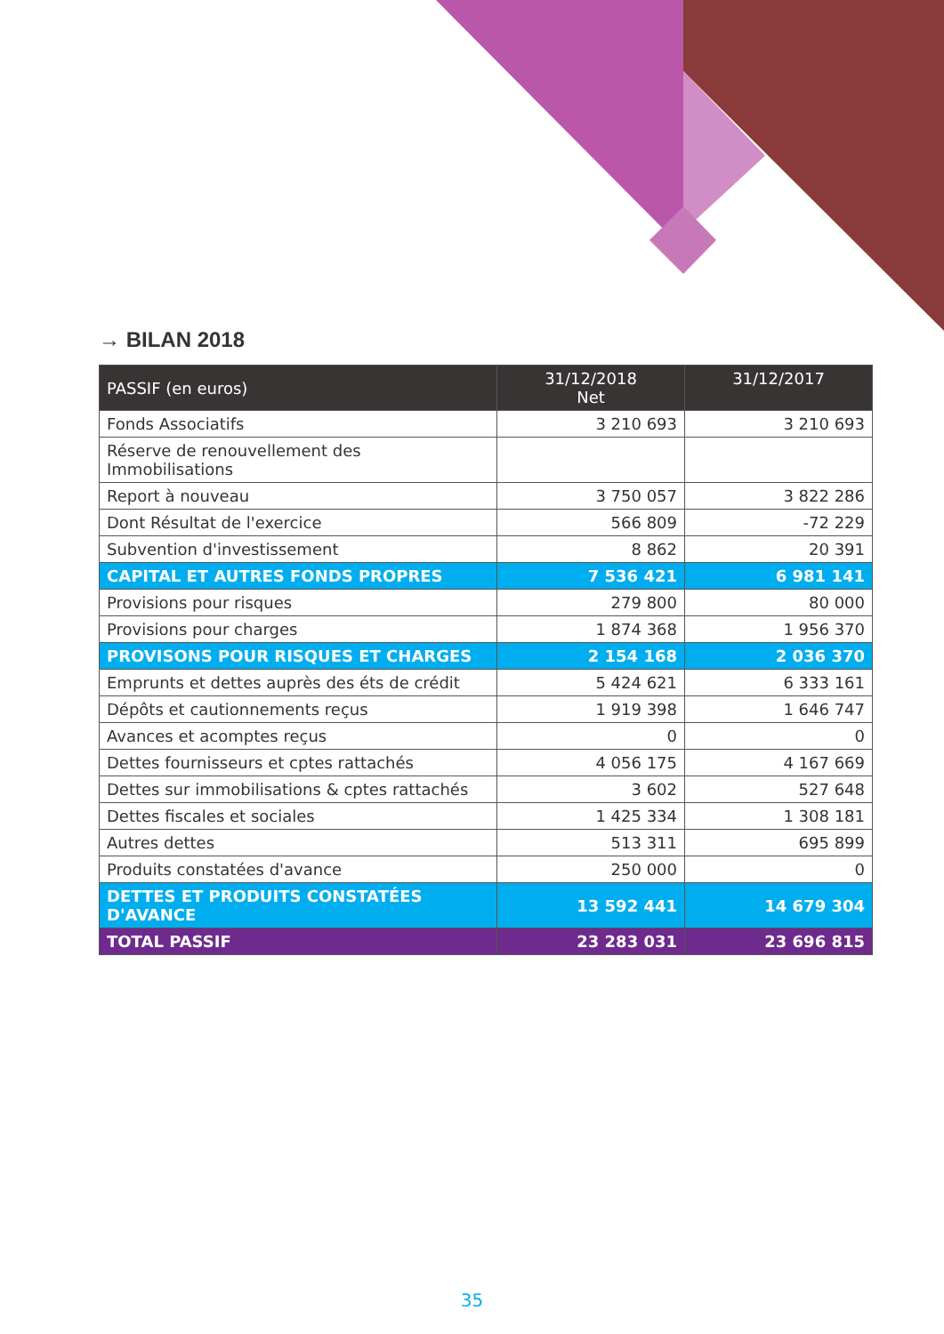→ BILAN 2018
| PASSIF (en euros) | 31/12/2018 Net | 31/12/2017 |
| --- | --- | --- |
| Fonds Associatifs | 3 210 693 | 3 210 693 |
| Réserve de renouvellement des Immobilisations | | |
| Report à nouveau | 3 750 057 | 3 822 286 |
| Dont Résultat de l'exercice | 566 809 | -72 229 |
| Subvention d'investissement | 8 862 | 20 391 |
| CAPITAL ET AUTRES FONDS PROPRES | 7 536 421 | 6 981 141 |
| Provisions pour risques | 279 800 | 80 000 |
| Provisions pour charges | 1 874 368 | 1 956 370 |
| PROVISONS POUR RISQUES ET CHARGES | 2 154 168 | 2 036 370 |
| Emprunts et dettes auprès des éts de crédit | 5 424 621 | 6 333 161 |
| Dépôts et cautionnements reçus | 1 919 398 | 1 646 747 |
| Avances et acomptes reçus | 0 | 0 |
| Dettes fournisseurs et cptes rattachés | 4 056 175 | 4 167 669 |
| Dettes sur immobilisations & cptes rattachés | 3 602 | 527 648 |
| Dettes fiscales et sociales | 1 425 334 | 1 308 181 |
| Autres dettes | 513 311 | 695 899 |
| Produits constatées d'avance | 250 000 | 0 |
| DETTES ET PRODUITS CONSTATÉES D'AVANCE | 13 592 441 | 14 679 304 |
| TOTAL PASSIF | 23 283 031 | 23 696 815 |
35